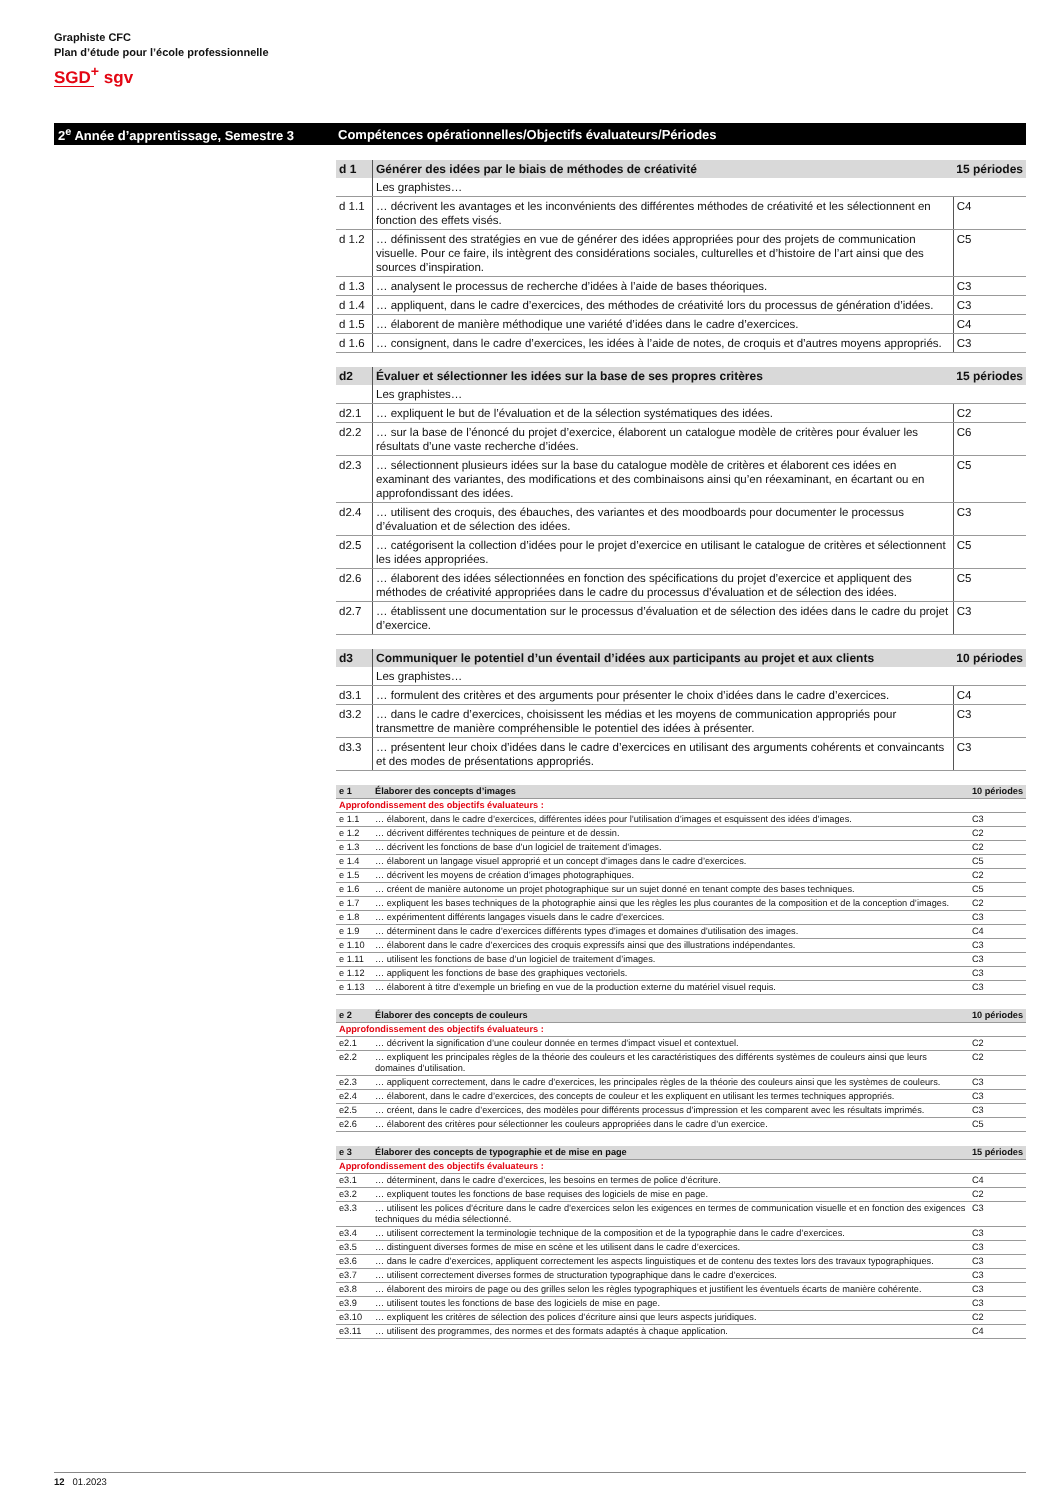Graphiste CFC
Plan d’étude pour l’école professionnelle
SGD<sup>+</sup> sgv
2<sup>e</sup> Année d’apprentissage, Semestre 3 Compétences opérationnelles/Objectifs évaluateurs/Périodes
| d 1 | Générer des idées par le biais de méthodes de créativité | 15 périodes |
| | Les graphistes… | |
| d 1.1 | … décrivent les avantages et les inconvénients des différentes méthodes de créativité et les sélectionnent en fonction des effets visés. | C4 |
| d 1.2 | … définissent des stratégies en vue de générer des idées appropriées pour des projets de communication visuelle. Pour ce faire, ils intègrent des considérations sociales, culturelles et d’histoire de l’art ainsi que des sources d’inspiration. | C5 |
| d 1.3 | … analysent le processus de recherche d’idées à l’aide de bases théoriques. | C3 |
| d 1.4 | … appliquent, dans le cadre d’exercices, des méthodes de créativité lors du processus de génération d’idées. | C3 |
| d 1.5 | … élaborent de manière méthodique une variété d’idées dans le cadre d’exercices. | C4 |
| d 1.6 | … consignent, dans le cadre d’exercices, les idées à l’aide de notes, de croquis et d’autres moyens appropriés. | C3 |
| d2 | Évaluer et sélectionner les idées sur la base de ses propres critères | 15 périodes |
| | Les graphistes… | |
| d2.1 | … expliquent le but de l’évaluation et de la sélection systématiques des idées. | C2 |
| d2.2 | … sur la base de l’énoncé du projet d’exercice, élaborent un catalogue modèle de critères pour évaluer les résultats d’une vaste recherche d’idées. | C6 |
| d2.3 | … sélectionnent plusieurs idées sur la base du catalogue modèle de critères et élaborent ces idées en examinant des variantes, des modifications et des combinaisons ainsi qu’en réexaminant, en écartant ou en approfondissant des idées. | C5 |
| d2.4 | … utilisent des croquis, des ébauches, des variantes et des moodboards pour documenter le processus d’évaluation et de sélection des idées. | C3 |
| d2.5 | … catégorisent la collection d’idées pour le projet d’exercice en utilisant le catalogue de critères et sélectionnent les idées appropriées. | C5 |
| d2.6 | … élaborent des idées sélectionnées en fonction des spécifications du projet d’exercice et appliquent des méthodes de créativité appropriées dans le cadre du processus d’évaluation et de sélection des idées. | C5 |
| d2.7 | … établissent une documentation sur le processus d’évaluation et de sélection des idées dans le cadre du projet d’exercice. | C3 |
| d3 | Communiquer le potentiel d’un éventail d’idées aux participants au projet et aux clients | 10 périodes |
| | Les graphistes… | |
| d3.1 | … formulent des critères et des arguments pour présenter le choix d’idées dans le cadre d’exercices. | C4 |
| d3.2 | … dans le cadre d’exercices, choisissent les médias et les moyens de communication appropriés pour transmettre de manière compréhensible le potentiel des idées à présenter. | C3 |
| d3.3 | … présentent leur choix d’idées dans le cadre d’exercices en utilisant des arguments cohérents et convaincants et des modes de présentations appropriés. | C3 |
| e 1 | Élaborer des concepts d’images | 10 périodes |
| Approfondissement des objectifs évaluateurs : | | |
| e 1.1 | … élaborent, dans le cadre d’exercices, différentes idées pour l’utilisation d’images et esquissent des idées d’images. | C3 |
| e 1.2 | … décrivent différentes techniques de peinture et de dessin. | C2 |
| e 1.3 | … décrivent les fonctions de base d’un logiciel de traitement d’images. | C2 |
| e 1.4 | … élaborent un langage visuel approprié et un concept d’images dans le cadre d’exercices. | C5 |
| e 1.5 | … décrivent les moyens de création d’images photographiques. | C2 |
| e 1.6 | … créent de manière autonome un projet photographique sur un sujet donné en tenant compte des bases techniques. | C5 |
| e 1.7 | … expliquent les bases techniques de la photographie ainsi que les règles les plus courantes de la composition et de la conception d’images. | C2 |
| e 1.8 | … expérimentent différents langages visuels dans le cadre d’exercices. | C3 |
| e 1.9 | … déterminent dans le cadre d’exercices différents types d’images et domaines d’utilisation des images. | C4 |
| e 1.10 | … élaborent dans le cadre d’exercices des croquis expressifs ainsi que des illustrations indépendantes. | C3 |
| e 1.11 | … utilisent les fonctions de base d’un logiciel de traitement d’images. | C3 |
| e 1.12 | … appliquent les fonctions de base des graphiques vectoriels. | C3 |
| e 1.13 | … élaborent à titre d’exemple un briefing en vue de la production externe du matériel visuel requis. | C3 |
| e 2 | Élaborer des concepts de couleurs | 10 périodes |
| Approfondissement des objectifs évaluateurs : | | |
| e2.1 | … décrivent la signification d’une couleur donnée en termes d’impact visuel et contextuel. | C2 |
| e2.2 | … expliquent les principales règles de la théorie des couleurs et les caractéristiques des différents systèmes de couleurs ainsi que leurs domaines d’utilisation. | C2 |
| e2.3 | … appliquent correctement, dans le cadre d’exercices, les principales règles de la théorie des couleurs ainsi que les systèmes de couleurs. | C3 |
| e2.4 | … élaborent, dans le cadre d’exercices, des concepts de couleur et les expliquent en utilisant les termes techniques appropriés. | C3 |
| e2.5 | … créent, dans le cadre d’exercices, des modèles pour différents processus d’impression et les comparent avec les résultats imprimés. | C3 |
| e2.6 | … élaborent des critères pour sélectionner les couleurs appropriées dans le cadre d’un exercice. | C5 |
| e 3 | Élaborer des concepts de typographie et de mise en page | 15 périodes |
| Approfondissement des objectifs évaluateurs : | | |
| e3.1 | … déterminent, dans le cadre d’exercices, les besoins en termes de police d’écriture. | C4 |
| e3.2 | … expliquent toutes les fonctions de base requises des logiciels de mise en page. | C2 |
| e3.3 | … utilisent les polices d’écriture dans le cadre d’exercices selon les exigences en termes de communication visuelle et en fonction des exigences techniques du média sélectionné. | C3 |
| e3.4 | … utilisent correctement la terminologie technique de la composition et de la typographie dans le cadre d’exercices. | C3 |
| e3.5 | … distinguent diverses formes de mise en scène et les utilisent dans le cadre d’exercices. | C3 |
| e3.6 | … dans le cadre d’exercices, appliquent correctement les aspects linguistiques et de contenu des textes lors des travaux typographiques. | C3 |
| e3.7 | … utilisent correctement diverses formes de structuration typographique dans le cadre d’exercices. | C3 |
| e3.8 | … élaborent des miroirs de page ou des grilles selon les règles typographiques et justifient les éventuels écarts de manière cohérente. | C3 |
| e3.9 | … utilisent toutes les fonctions de base des logiciels de mise en page. | C3 |
| e3.10 | … expliquent les critères de sélection des polices d’écriture ainsi que leurs aspects juridiques. | C2 |
| e3.11 | … utilisent des programmes, des normes et des formats adaptés à chaque application. | C4 |
12 01.2023